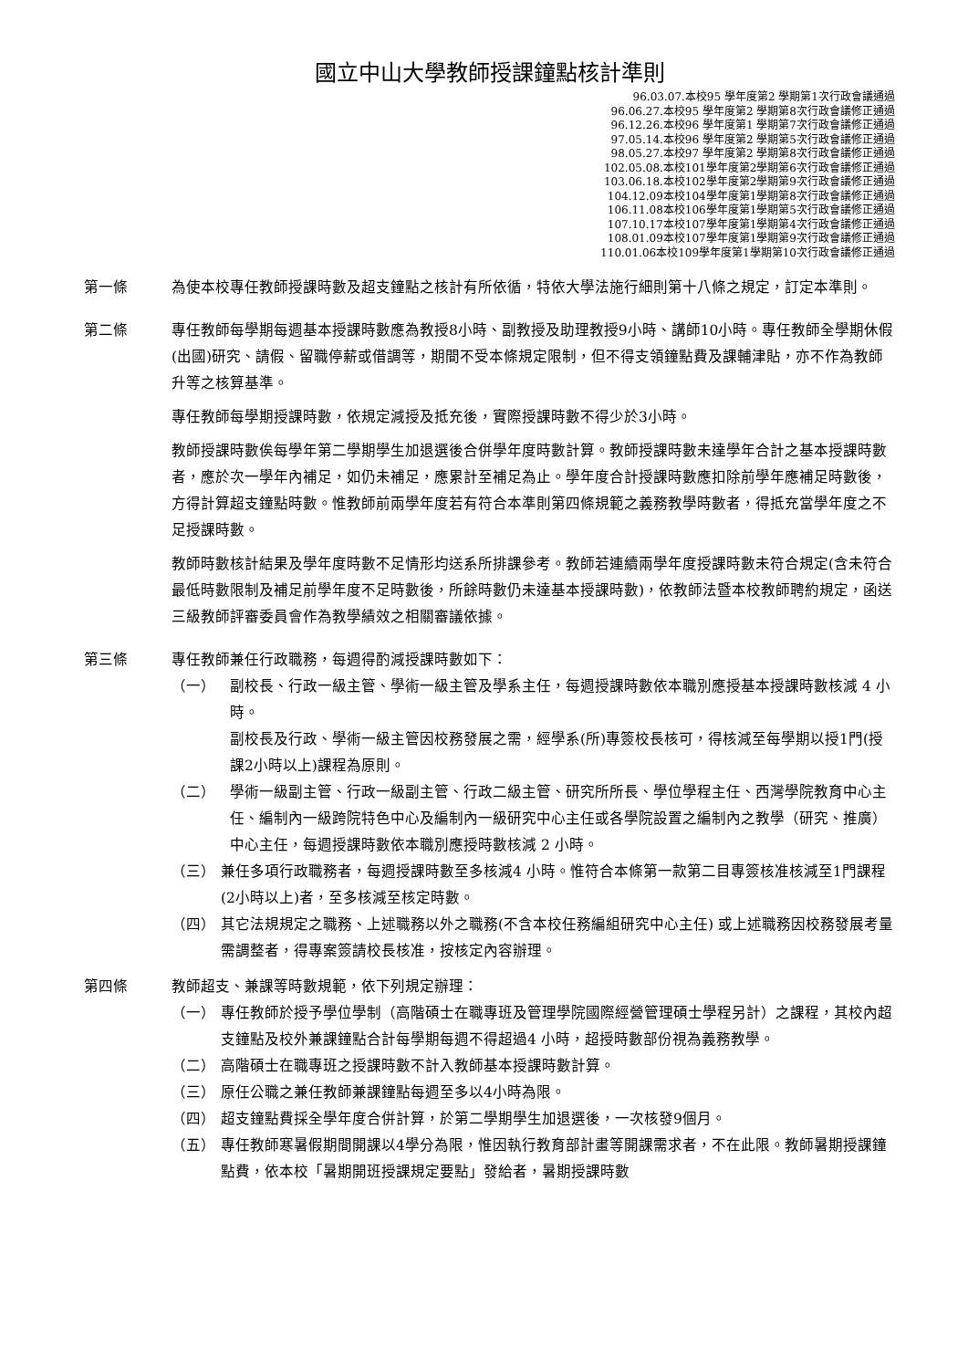國立中山大學教師授課鐘點核計準則
96.03.07.本校95 學年度第2 學期第1次行政會議通過
96.06.27.本校95 學年度第2 學期第8次行政會議修正通過
96.12.26.本校96 學年度第1 學期第7次行政會議修正通過
97.05.14.本校96 學年度第2 學期第5次行政會議修正通過
98.05.27.本校97 學年度第2 學期第8次行政會議修正通過
102.05.08.本校101學年度第2學期第6次行政會議修正通過
103.06.18.本校102學年度第2學期第9次行政會議修正通過
104.12.09本校104學年度第1學期第8次行政會議修正通過
106.11.08本校106學年度第1學期第5次行政會議修正通過
107.10.17本校107學年度第1學期第4次行政會議修正通過
108.01.09本校107學年度第1學期第9次行政會議修正通過
110.01.06本校109學年度第1學期第10次行政會議修正通過
第一條 為使本校專任教師授課時數及超支鐘點之核計有所依循，特依大學法施行細則第十八條之規定，訂定本準則。
第二條 專任教師每學期每週基本授課時數應為教授8小時、副教授及助理教授9小時、講師10小時。專任教師全學期休假(出國)研究、請假、留職停薪或借調等，期間不受本條規定限制，但不得支領鐘點費及課輔津貼，亦不作為教師升等之核算基準。
專任教師每學期授課時數，依規定減授及抵充後，實際授課時數不得少於3小時。
教師授課時數俟每學年第二學期學生加退選後合併學年度時數計算。教師授課時數未達學年合計之基本授課時數者，應於次一學年內補足，如仍未補足，應累計至補足為止。學年度合計授課時數應扣除前學年應補足時數後，方得計算超支鐘點時數。惟教師前兩學年度若有符合本準則第四條規範之義務教學時數者，得抵充當學年度之不足授課時數。
教師時數核計結果及學年度時數不足情形均送系所排課參考。教師若連續兩學年度授課時數未符合規定(含未符合最低時數限制及補足前學年度不足時數後，所餘時數仍未達基本授課時數)，依教師法暨本校教師聘約規定，函送三級教師評審委員會作為教學績效之相關審議依據。
第三條 專任教師兼任行政職務，每週得酌減授課時數如下：
（一） 副校長、行政一級主管、學術一級主管及學系主任，每週授課時數依本職別應授基本授課時數核減 4 小時。
副校長及行政、學術一級主管因校務發展之需，經學系(所)專簽校長核可，得核減至每學期以授1門(授課2小時以上)課程為原則。
（二） 學術一級副主管、行政一級副主管、行政二級主管、研究所所長、學位學程主任、西灣學院教育中心主任、編制內一級跨院特色中心及編制內一級研究中心主任或各學院設置之編制內之教學（研究、推廣）中心主任，每週授課時數依本職別應授時數核減 2 小時。
（三） 兼任多項行政職務者，每週授課時數至多核減4 小時。惟符合本條第一款第二目專簽核准核減至1門課程(2小時以上)者，至多核減至核定時數。
（四） 其它法規規定之職務、上述職務以外之職務(不含本校任務編組研究中心主任) 或上述職務因校務發展考量需調整者，得專案簽請校長核准，按核定內容辦理。
第四條 教師超支、兼課等時數規範，依下列規定辦理：
（一） 專任教師於授予學位學制（高階碩士在職專班及管理學院國際經營管理碩士學程另計）之課程，其校內超支鐘點及校外兼課鐘點合計每學期每週不得超過4 小時，超授時數部份視為義務教學。
（二） 高階碩士在職專班之授課時數不計入教師基本授課時數計算。
（三） 原任公職之兼任教師兼課鐘點每週至多以4小時為限。
（四） 超支鐘點費採全學年度合併計算，於第二學期學生加退選後，一次核發9個月。
（五） 專任教師寒暑假期間開課以4學分為限，惟因執行教育部計畫等開課需求者，不在此限。教師暑期授課鐘點費，依本校「暑期開班授課規定要點」發給者，暑期授課時數